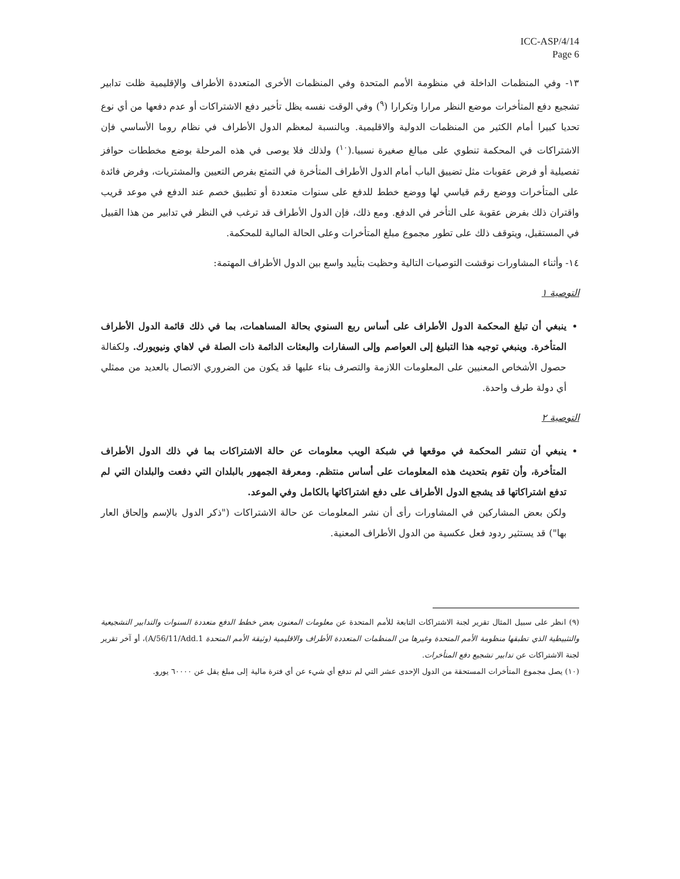ICC-ASP/4/14
Page 6
١٣- وفي المنظمات الداخلة في منظومة الأمم المتحدة وفي المنظمات الأخرى المتعددة الأطراف والإقليمية ظلت تدابير تشجيع دفع المتأخرات موضع النظر مرارا وتكرارا (<sup>٩</sup>) وفي الوقت نفسه يظل تأخير دفع الاشتراكات أو عدم دفعها من أي نوع تحديا كبيرا أمام الكثير من المنظمات الدولية والاقليمية. وبالنسبة لمعظم الدول الأطراف في نظام روما الأساسي فإن الاشتراكات في المحكمة تنطوي على مبالغ صغيرة نسبيا.(<sup>١٠</sup>) ولذلك فلا يوصى في هذه المرحلة بوضع مخططات حوافز تفصيلية أو فرض عقوبات مثل تضييق الباب أمام الدول الأطراف المتأخرة في التمتع بفرص التعيين والمشتريات، وفرض فائدة على المتأخرات ووضع رقم قياسي لها ووضع خطط للدفع على سنوات متعددة أو تطبيق خصم عند الدفع في موعد قريب واقتران ذلك بفرض عقوبة على التأخر في الدفع. ومع ذلك، فإن الدول الأطراف قد ترغب في النظر في تدابير من هذا القبيل في المستقبل، ويتوقف ذلك على تطور مجموع مبلغ المتأخرات وعلى الحالة المالية للمحكمة.
١٤- وأثناء المشاورات نوقشت التوصيات التالية وحظيت بتأييد واسع بين الدول الأطراف المهتمة:
التوصية ١
ينبغي أن تبلغ المحكمة الدول الأطراف على أساس ربع السنوي بحالة المساهمات، بما في ذلك قائمة الدول الأطراف المتأخرة. وينبغي توجيه هذا التبليغ إلى العواصم وإلى السفارات والبعثات الدائمة ذات الصلة في لاهاي ونيويورك. ولكفالة حصول الأشخاص المعنيين على المعلومات اللازمة والتصرف بناء عليها قد يكون من الضروري الاتصال بالعديد من ممثلي أي دولة طرف واحدة.
التوصية ٢
ينبغي أن تنشر المحكمة في موقعها في شبكة الويب معلومات عن حالة الاشتراكات بما في ذلك الدول الأطراف المتأخرة، وأن تقوم بتحديث هذه المعلومات على أساس منتظم. ومعرفة الجمهور بالبلدان التي دفعت والبلدان التي لم تدفع اشتراكاتها قد يشجع الدول الأطراف على دفع اشتراكاتها بالكامل وفي الموعد.
ولكن بعض المشاركين في المشاورات رأى أن نشر المعلومات عن حالة الاشتراكات ("ذكر الدول بالإسم وإلحاق العار بها") قد يستثير ردود فعل عكسية من الدول الأطراف المعنية.
(٩) انظر على سبيل المثال تقرير لجنة الاشتراكات التابعة للأمم المتحدة عن معلومات المعنون بعض خطط الدفع متعددة السنوات والتدابير التشجيعية والتثبيطية الذي تطبقها منظومة الأمم المتحدة وغيرها من المنظمات المتعددة الأطراف والاقليمية (وثيقة الأمم المتحدة A/56/11/Add.1)، أو آخر تقرير لجنة الاشتراكات عن تدابير تشجيع دفع المتأخرات.
(١٠) يصل مجموع المتأخرات المستحقة من الدول الإحدى عشر التي لم تدفع أي شيء عن أي فترة مالية إلى مبلغ يقل عن ٦٠٠٠٠ يورو.